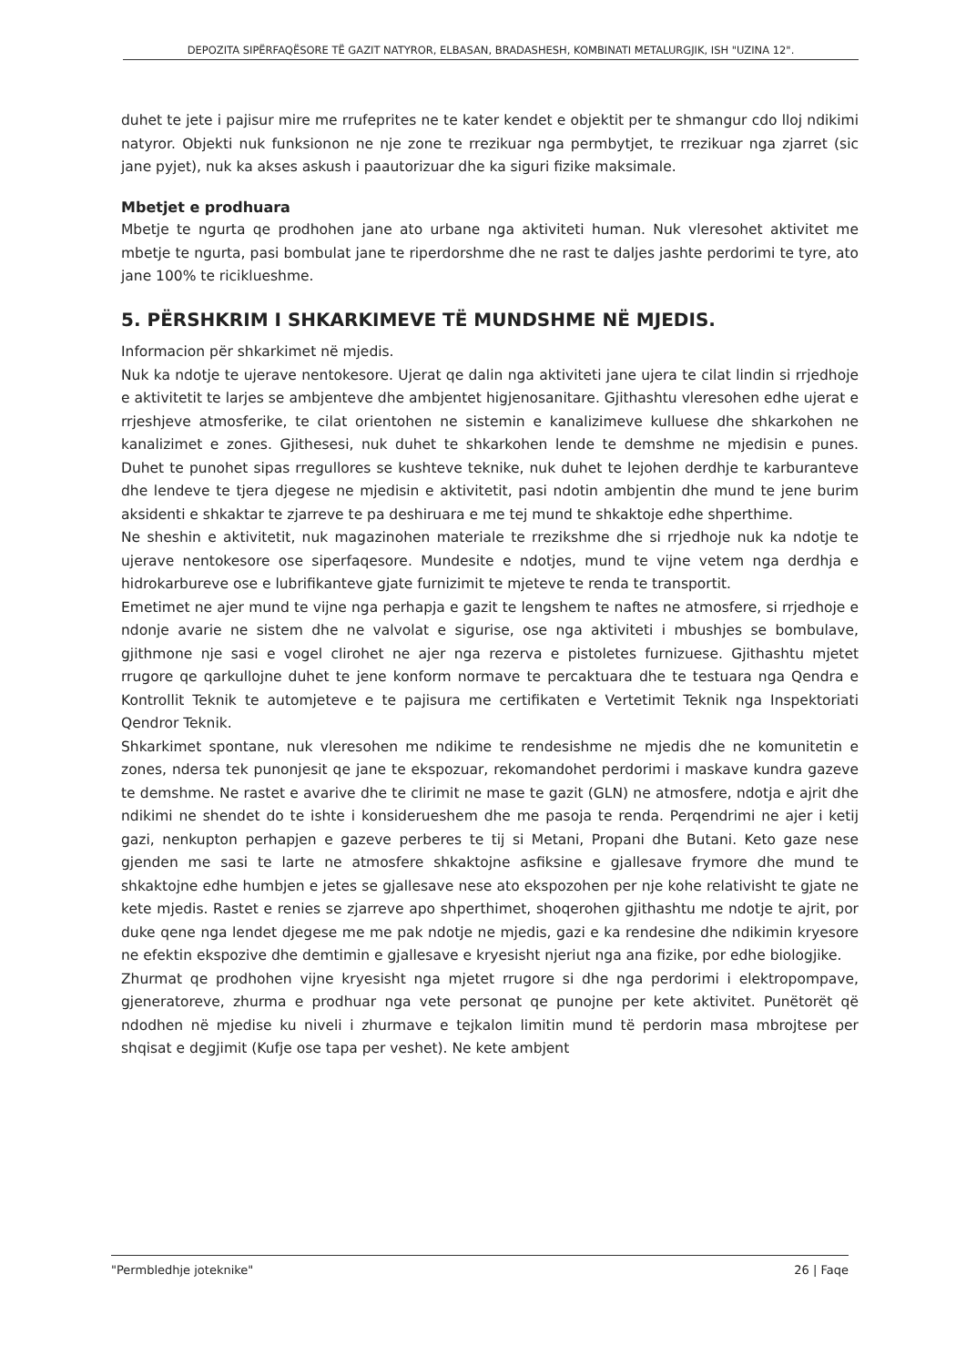DEPOZITA SIPËRFAQËSORE TË GAZIT NATYROR, ELBASAN, BRADASHESH, KOMBINATI METALURGJIK, ISH "UZINA 12".
duhet te jete i pajisur mire me rrufeprites ne te kater kendet e objektit per te shmangur cdo lloj ndikimi natyror. Objekti nuk funksionon ne nje zone te rrezikuar nga permbytjet, te rrezikuar nga zjarret (sic jane pyjet), nuk ka akses askush i paautorizuar dhe ka siguri fizike maksimale.
Mbetjet e prodhuara
Mbetje te ngurta qe prodhohen jane ato urbane nga aktiviteti human. Nuk vleresohet aktivitet me mbetje te ngurta, pasi bombulat jane te riperdorshme dhe ne rast te daljes jashte perdorimi te tyre, ato jane 100% te ricikluеshme.
5. PËRSHKRIM I SHKARKIMEVE TË MUNDSHME NË MJEDIS.
Informacion për shkarkimet në mjedis.
Nuk ka ndotje te ujerave nentokesore. Ujerat qe dalin nga aktiviteti jane ujera te cilat lindin si rrjedhoje e aktivitetit te larjes se ambjenteve dhe ambjentet higjenosanitare. Gjithashtu vleresohen edhe ujerat e rrjeshjeve atmosferike, te cilat orientohen ne sistemin e kanalizimeve kulluese dhe shkarkohen ne kanalizimet e zones. Gjithesesi, nuk duhet te shkarkohen lende te demshme ne mjedisin e punes. Duhet te punohet sipas rregullores se kushteve teknike, nuk duhet te lejohen derdhje te karburanteve dhe lendeve te tjera djegese ne mjedisin e aktivitetit, pasi ndotin ambjentin dhe mund te jene burim aksidenti e shkaktar te zjarreve te pa deshiruara e me tej mund te shkaktoje edhe shperthime.
Ne sheshin e aktivitetit, nuk magazinohen materiale te rrezikshme dhe si rrjedhoje nuk ka ndotje te ujerave nentokesore ose siperfaqesore. Mundesite e ndotjes, mund te vijne vetem nga derdhja e hidrokarbureve ose e lubrifikanteve gjate furnizimit te mjeteve te renda te transportit.
Emetimet ne ajer mund te vijne nga perhapja e gazit te lengshem te naftes ne atmosfere, si rrjedhoje e ndonje avarie ne sistem dhe ne valvolat e sigurise, ose nga aktiviteti i mbushjes se bombulave, gjithmone nje sasi e vogel clirohet ne ajer nga rezerva e pistoletes furnizuese. Gjithashtu mjetet rrugore qe qarkullojne duhet te jene konform normave te percaktuara dhe te testuara nga Qendra e Kontrollit Teknik te automjeteve e te pajisura me certifikaten e Vertetimit Teknik nga Inspektoriati Qendror Teknik.
Shkarkimet spontane, nuk vleresohen me ndikime te rendesishme ne mjedis dhe ne komunitetin e zones, ndersa tek punonjesit qe jane te ekspozuar, rekomandohet perdorimi i maskave kundra gazeve te demshme. Ne rastet e avarive dhe te clirimit ne mase te gazit (GLN) ne atmosfere, ndotja e ajrit dhe ndikimi ne shendet do te ishte i konsiderueshem dhe me pasoja te renda. Perqendrimi ne ajer i ketij gazi, nenkupton perhapjen e gazeve perberes te tij si Metani, Propani dhe Butani. Keto gaze nese gjenden me sasi te larte ne atmosfere shkaktojne asfiksine e gjallesave frymore dhe mund te shkaktojne edhe humbjen e jetes se gjallesave nese ato ekspozohen per nje kohe relativisht te gjate ne kete mjedis. Rastet e renies se zjarreve apo shperthimet, shoqerohen gjithashtu me ndotje te ajrit, por duke qene nga lendet djegese me me pak ndotje ne mjedis, gazi e ka rendesine dhe ndikimin kryesore ne efektin ekspozive dhe demtimin e gjallesave e kryesisht njeriut nga ana fizike, por edhe biologjike.
Zhurmat qe prodhohen vijne kryesisht nga mjetet rrugore si dhe nga perdorimi i elektropompave, gjeneratoreve, zhurma e prodhuar nga vete personat qe punojne per kete aktivitet. Punëtorët që ndodhen në mjedise ku niveli i zhurmave e tejkalon limitin mund të perdorin masa mbrojtese per shqisat e degjimit (Kufje ose tapa per veshet). Ne kete ambjent
"Permbledhje joteknike" 26 | Faqe